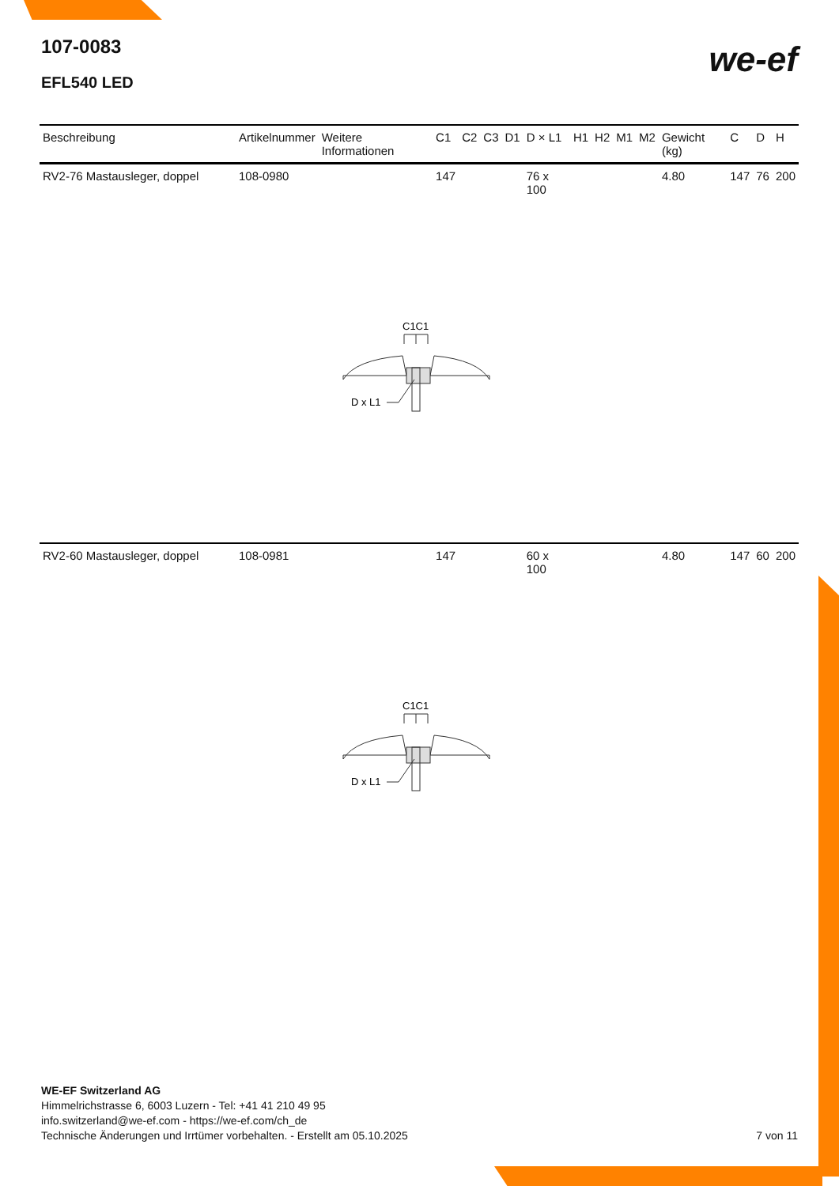107-0083
EFL540 LED
we-ef
| Beschreibung | Artikelnummer | Weitere Informationen | C1 | C2 | C3 | D1 | D × L1 | H1 | H2 | M1 | M2 | Gewicht (kg) | C | D | H |
| --- | --- | --- | --- | --- | --- | --- | --- | --- | --- | --- | --- | --- | --- | --- | --- |
| RV2-76 Mastausleger, doppel | 108-0980 | | 147 | | | | 76 x 100 | | | | | 4.80 | 147 | 76 | 200 |
| C1C1 D x L1 | | | | | | | | | | | | | | | |
| RV2-60 Mastausleger, doppel | 108-0981 | | 147 | | | | 60 x 100 | | | | | 4.80 | 147 | 60 | 200 |
| C1C1 D x L1 | | | | | | | | | | | | | | | |
WE-EF Switzerland AG
Himmelrichstrasse 6, 6003 Luzern - Tel: +41 41 210 49 95
info.switzerland@we-ef.com - https://we-ef.com/ch_de
Technische Änderungen und Irrtümer vorbehalten. - Erstellt am 05.10.2025 7 von 11